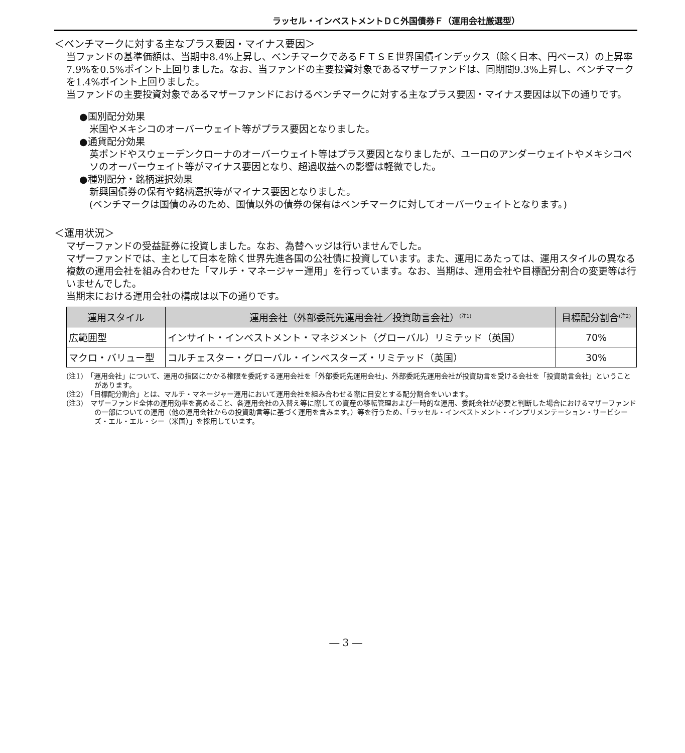ラッセル・インベストメントＤＣ外国債券Ｆ（運用会社厳選型）
＜ベンチマークに対する主なプラス要因・マイナス要因＞
当ファンドの基準価額は、当期中8.4%上昇し、ベンチマークであるＦＴＳＥ世界国債インデックス（除く日本、円ベース）の上昇率7.9%を0.5%ポイント上回りました。なお、当ファンドの主要投資対象であるマザーファンドは、同期間9.3%上昇し、ベンチマークを1.4%ポイント上回りました。
当ファンドの主要投資対象であるマザーファンドにおけるベンチマークに対する主なプラス要因・マイナス要因は以下の通りです。
●国別配分効果
米国やメキシコのオーバーウェイト等がプラス要因となりました。
●通貨配分効果
英ポンドやスウェーデンクローナのオーバーウェイト等はプラス要因となりましたが、ユーロのアンダーウェイトやメキシコペソのオーバーウェイト等がマイナス要因となり、超過収益への影響は軽微でした。
●種別配分・銘柄選択効果
新興国債券の保有や銘柄選択等がマイナス要因となりました。
(ベンチマークは国債のみのため、国債以外の債券の保有はベンチマークに対してオーバーウェイトとなります。)
＜運用状況＞
マザーファンドの受益証券に投資しました。なお、為替ヘッジは行いませんでした。
マザーファンドでは、主として日本を除く世界先進各国の公社債に投資しています。また、運用にあたっては、運用スタイルの異なる複数の運用会社を組み合わせた「マルチ・マネージャー運用」を行っています。なお、当期は、運用会社や目標配分割合の変更等は行いませんでした。
当期末における運用会社の構成は以下の通りです。
| 運用スタイル | 運用会社（外部委託先運用会社／投資助言会社）<sup>(注1)</sup> | 目標配分割合<sup>(注2)</sup> |
| --- | --- | --- |
| 広範囲型 | インサイト・インベストメント・マネジメント（グローバル）リミテッド（英国） | 70% |
| マクロ・バリュー型 | コルチェスター・グローバル・インベスターズ・リミテッド（英国） | 30% |
(注1)　「運用会社」について、運用の指図にかかる権限を委託する運用会社を「外部委託先運用会社」、外部委託先運用会社が投資助言を受ける会社を「投資助言会社」ということがあります。
(注2)　「目標配分割合」とは、マルチ・マネージャー運用において運用会社を組み合わせる際に目安とする配分割合をいいます。
(注3)　マザーファンド全体の運用効率を高めること、各運用会社の入替え等に際しての資産の移転管理および一時的な運用、委託会社が必要と判断した場合におけるマザーファンドの一部についての運用（他の運用会社からの投資助言等に基づく運用を含みます。）等を行うため、「ラッセル・インベストメント・インプリメンテーション・サービシーズ・エル・エル・シー（米国）」を採用しています。
― 3 ―